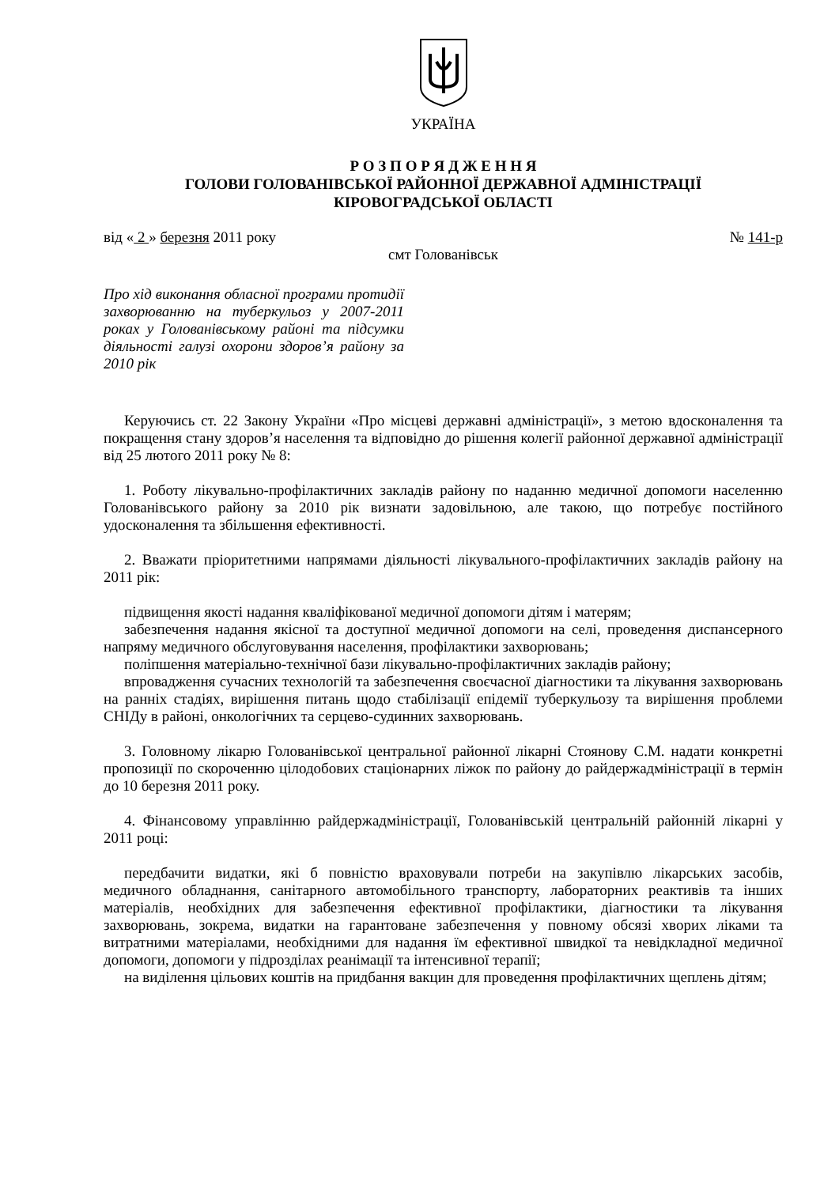УКРАЇНА
Р О З П О Р Я Д Ж Е Н Н Я
ГОЛОВИ ГОЛОВАНІВСЬКОЇ РАЙОННОЇ ДЕРЖАВНОЇ АДМІНІСТРАЦІЇ
КІРОВОГРАДСЬКОЇ ОБЛАСТІ
від « 2 » березня 2011 року № 141-р
смт Голованівськ
Про хід виконання обласної програми протидії захворюванню на туберкульоз у 2007-2011 роках у Голованівському районі та підсумки діяльності галузі охорони здоров’я району за 2010 рік
Керуючись ст. 22 Закону України «Про місцеві державні адміністрації», з метою вдосконалення та покращення стану здоров’я населення та відповідно до рішення колегії районної державної адміністрації від 25 лютого 2011 року № 8:
1. Роботу лікувально-профілактичних закладів району по наданню медичної допомоги населенню Голованівського району за 2010 рік визнати задовільною, але такою, що потребує постійного удосконалення та збільшення ефективності.
2. Вважати пріоритетними напрямами діяльності лікувального-профілактичних закладів району на 2011 рік:
підвищення якості надання кваліфікованої медичної допомоги дітям і матерям;
забезпечення надання якісної та доступної медичної допомоги на селі, проведення диспансерного напряму медичного обслуговування населення, профілактики захворювань;
поліпшення матеріально-технічної бази лікувально-профілактичних закладів району;
впровадження сучасних технологій та забезпечення своєчасної діагностики та лікування захворювань на ранніх стадіях, вирішення питань щодо стабілізації епідемії туберкульозу та вирішення проблеми СНІДу в районі, онкологічних та серцево-судинних захворювань.
3. Головному лікарю Голованівської центральної районної лікарні Стоянову С.М. надати конкретні пропозиції по скороченню цілодобових стаціонарних ліжок по району до райдержадміністрації в термін до 10 березня 2011 року.
4. Фінансовому управлінню райдержадміністрації, Голованівській центральній районній лікарні у 2011 році:
передбачити видатки, які б повністю враховували потреби на закупівлю лікарських засобів, медичного обладнання, санітарного автомобільного транспорту, лабораторних реактивів та інших матеріалів, необхідних для забезпечення ефективної профілактики, діагностики та лікування захворювань, зокрема, видатки на гарантоване забезпечення у повному обсязі хворих ліками та витратними матеріалами, необхідними для надання їм ефективної швидкої та невідкладної медичної допомоги, допомоги у підрозділах реанімації та інтенсивної терапії;
на виділення цільових коштів на придбання вакцин для проведення профілактичних щеплень дітям;